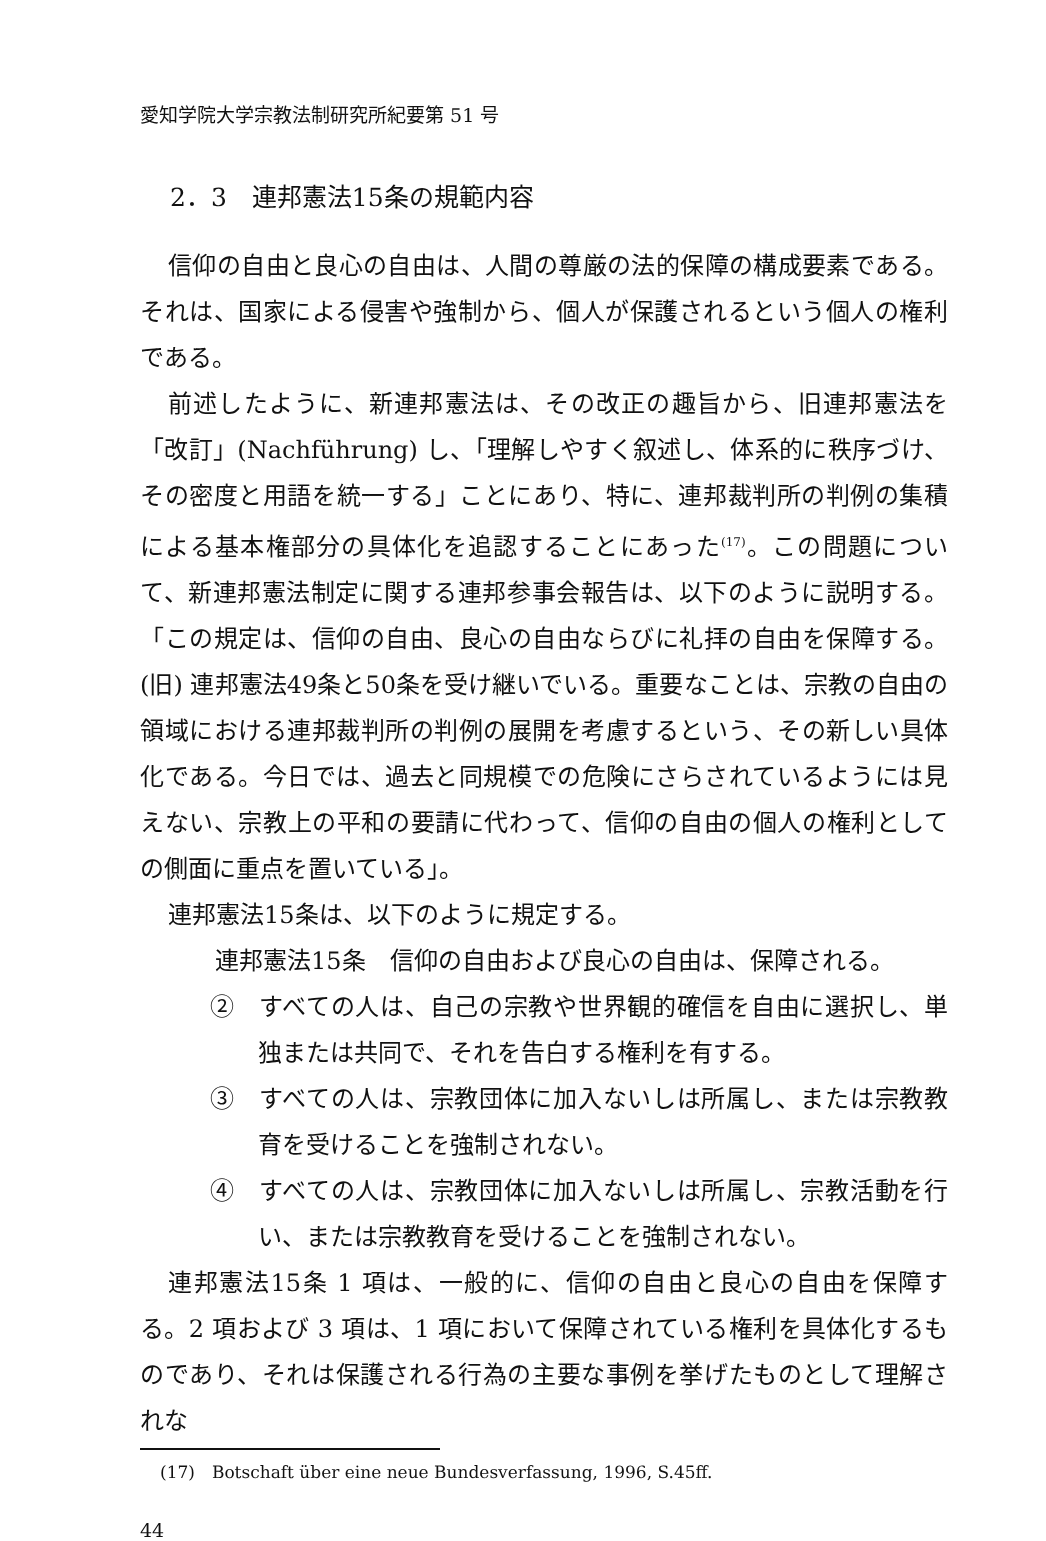愛知学院大学宗教法制研究所紀要第 51 号
2．3　連邦憲法15条の規範内容
信仰の自由と良心の自由は、人間の尊厳の法的保障の構成要素である。それは、国家による侵害や強制から、個人が保護されるという個人の権利である。
前述したように、新連邦憲法は、その改正の趣旨から、旧連邦憲法を「改訂」(Nachführung) し、「理解しやすく叙述し、体系的に秩序づけ、その密度と用語を統一する」ことにあり、特に、連邦裁判所の判例の集積による基本権部分の具体化を追認することにあった<sup>(17)</sup>。この問題について、新連邦憲法制定に関する連邦参事会報告は、以下のように説明する。「この規定は、信仰の自由、良心の自由ならびに礼拝の自由を保障する。(旧) 連邦憲法49条と50条を受け継いでいる。重要なことは、宗教の自由の領域における連邦裁判所の判例の展開を考慮するという、その新しい具体化である。今日では、過去と同規模での危険にさらされているようには見えない、宗教上の平和の要請に代わって、信仰の自由の個人の権利としての側面に重点を置いている」。
連邦憲法15条は、以下のように規定する。
連邦憲法15条　信仰の自由および良心の自由は、保障される。
②　すべての人は、自己の宗教や世界観的確信を自由に選択し、単独または共同で、それを告白する権利を有する。
③　すべての人は、宗教団体に加入ないしは所属し、または宗教教育を受けることを強制されない。
④　すべての人は、宗教団体に加入ないしは所属し、宗教活動を行い、または宗教教育を受けることを強制されない。
連邦憲法15条 1 項は、一般的に、信仰の自由と良心の自由を保障する。2 項および 3 項は、1 項において保障されている権利を具体化するものであり、それは保護される行為の主要な事例を挙げたものとして理解されな
(17)　Botschaft über eine neue Bundesverfassung, 1996, S.45ff.
44